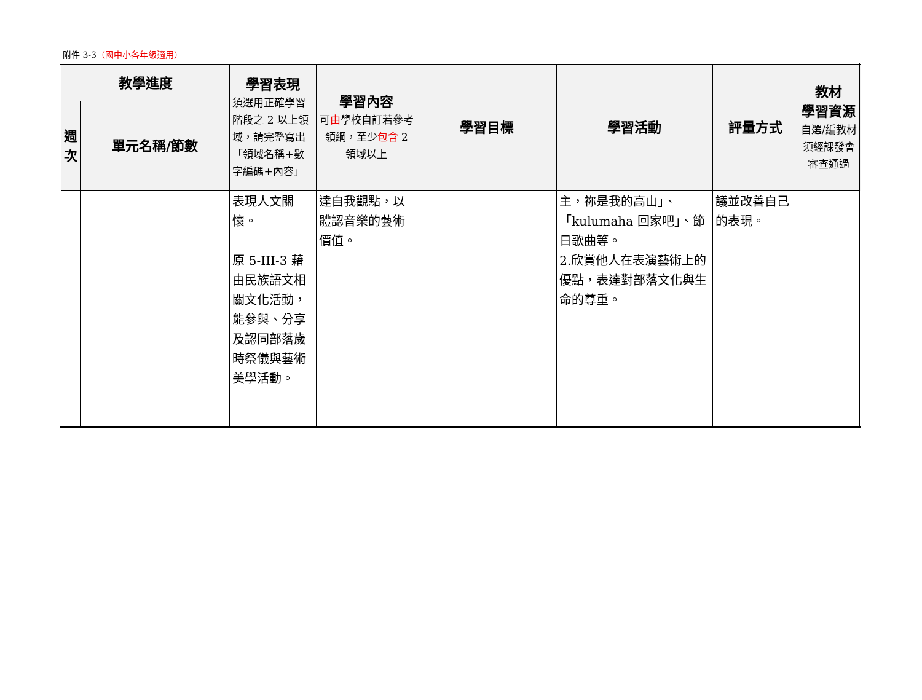附件 3-3（國中小各年級適用）
| 教學進度 | | 學習表現 須選用正確學習階段之 2 以上領域，請完整寫出「領域名稱+數字編碼+內容」 | 學習內容 可 由 學校自訂若參考領綱，至少 包含 2 領域以上 | 學習目標 | 學習活動 | 評量方式 | 教材 學習資源 自選/編教材須經課發會審查通過 |
| --- | --- | --- | --- | --- | --- | --- | --- |
| 週次 | 單元名稱/節數 | | | | | | |
| | | 表現人文關懷。 原 5-III-3 藉由民族語文相關文化活動，能參與、分享及認同部落歲時祭儀與藝術美學活動。 | 達自我觀點，以體認音樂的藝術價值。 | | 主，祢是我的高山」、「kulumaha 回家吧」、節日歌曲等。 2.欣賞他人在表演藝術上的優點，表達對部落文化與生命的尊重。 | 議並改善自己的表現。 | |